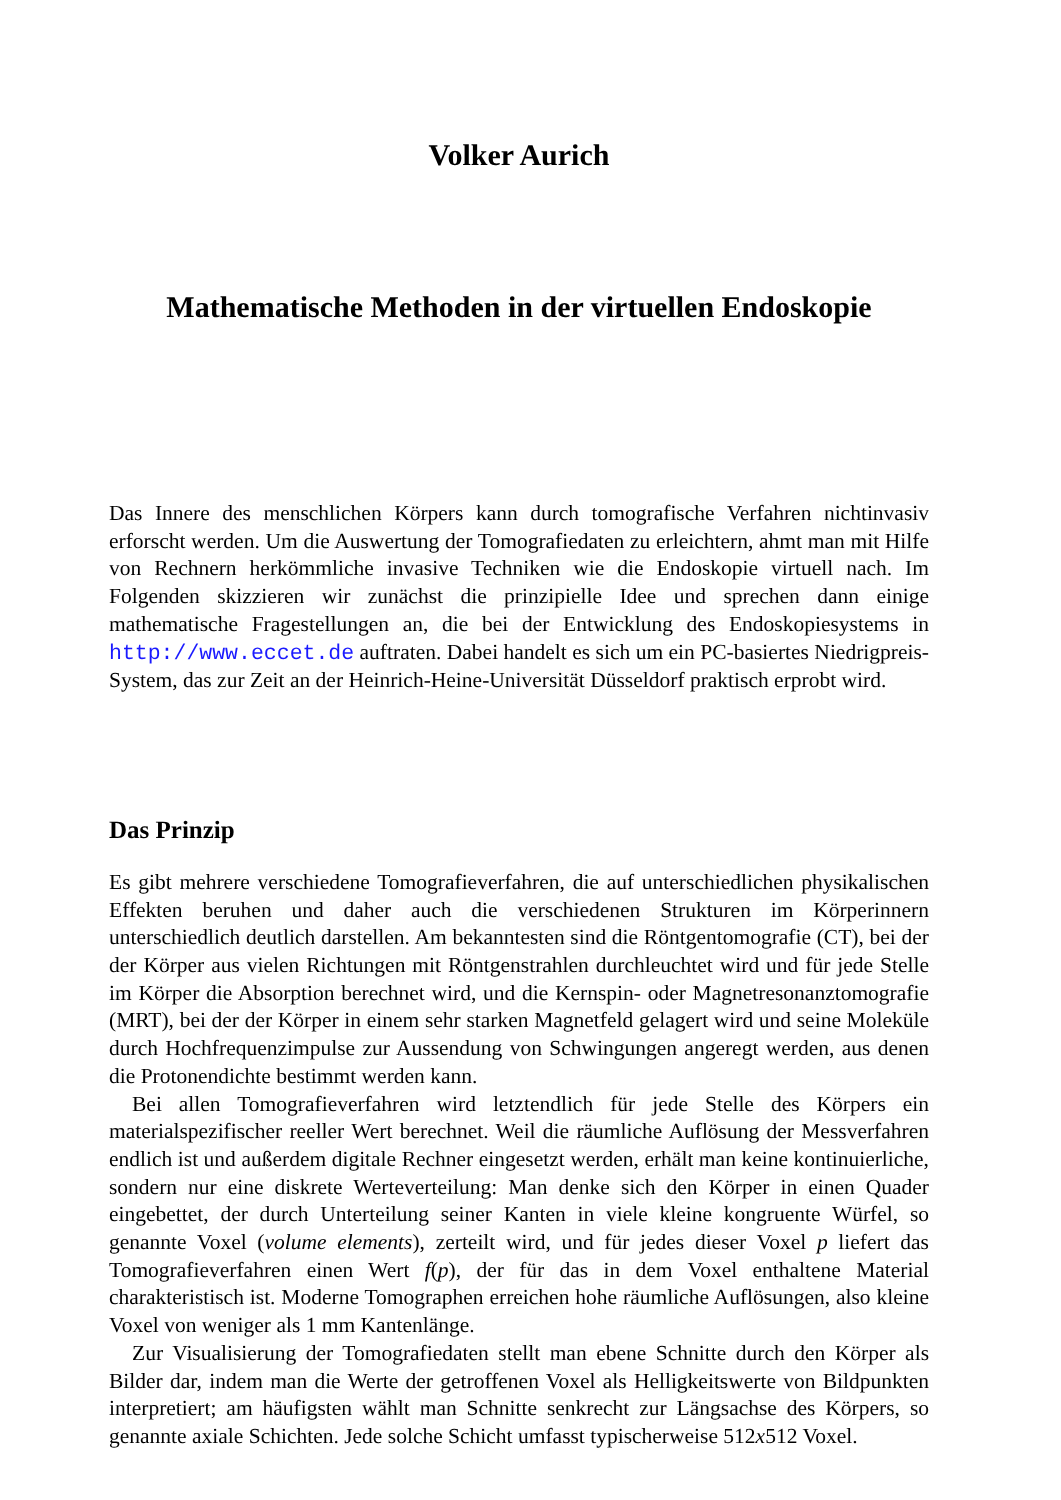Volker Aurich
Mathematische Methoden in der virtuellen Endoskopie
Das Innere des menschlichen Körpers kann durch tomografische Verfahren nichtinvasiv erforscht werden. Um die Auswertung der Tomografiedaten zu erleichtern, ahmt man mit Hilfe von Rechnern herkömmliche invasive Techniken wie die Endoskopie virtuell nach. Im Folgenden skizzieren wir zunächst die prinzipielle Idee und sprechen dann einige mathematische Fragestellungen an, die bei der Entwicklung des Endoskopiesystems in http://www.eccet.de auftraten. Dabei handelt es sich um ein PC-basiertes Niedrigpreis-System, das zur Zeit an der Heinrich-Heine-Universität Düsseldorf praktisch erprobt wird.
Das Prinzip
Es gibt mehrere verschiedene Tomografieverfahren, die auf unterschiedlichen physikalischen Effekten beruhen und daher auch die verschiedenen Strukturen im Körperinnern unterschiedlich deutlich darstellen. Am bekanntesten sind die Röntgentomografie (CT), bei der der Körper aus vielen Richtungen mit Röntgenstrahlen durchleuchtet wird und für jede Stelle im Körper die Absorption berechnet wird, und die Kernspin- oder Magnetresonanztomografie (MRT), bei der der Körper in einem sehr starken Magnetfeld gelagert wird und seine Moleküle durch Hochfrequenzimpulse zur Aussendung von Schwingungen angeregt werden, aus denen die Protonendichte bestimmt werden kann.
Bei allen Tomografieverfahren wird letztendlich für jede Stelle des Körpers ein materialspezifischer reeller Wert berechnet. Weil die räumliche Auflösung der Messverfahren endlich ist und außerdem digitale Rechner eingesetzt werden, erhält man keine kontinuierliche, sondern nur eine diskrete Werteverteilung: Man denke sich den Körper in einen Quader eingebettet, der durch Unterteilung seiner Kanten in viele kleine kongruente Würfel, so genannte Voxel (volume elements), zerteilt wird, und für jedes dieser Voxel p liefert das Tomografieverfahren einen Wert f(p), der für das in dem Voxel enthaltene Material charakteristisch ist. Moderne Tomographen erreichen hohe räumliche Auflösungen, also kleine Voxel von weniger als 1 mm Kantenlänge.
Zur Visualisierung der Tomografiedaten stellt man ebene Schnitte durch den Körper als Bilder dar, indem man die Werte der getroffenen Voxel als Helligkeitswerte von Bildpunkten interpretiert; am häufigsten wählt man Schnitte senkrecht zur Längsachse des Körpers, so genannte axiale Schichten. Jede solche Schicht umfasst typischerweise 512x512 Voxel.